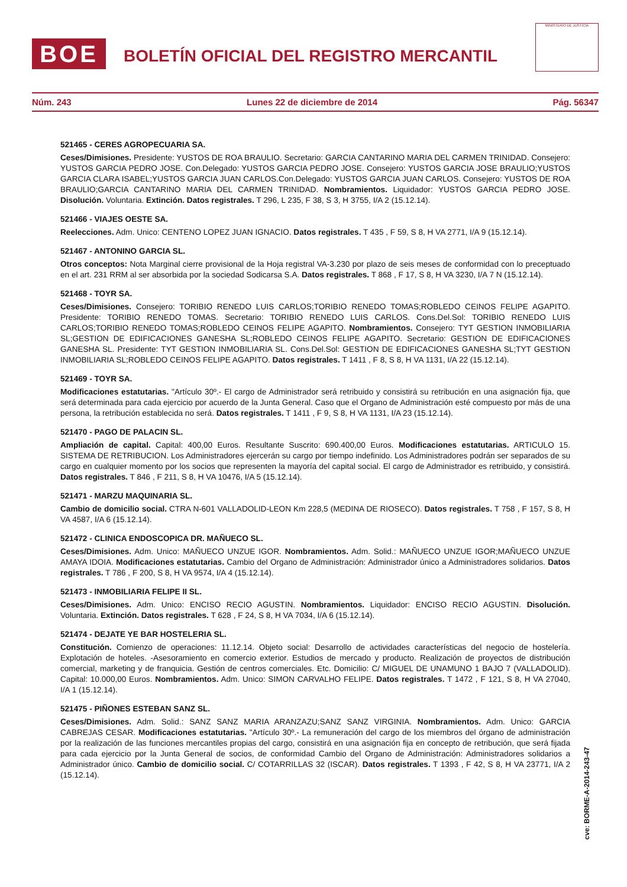BOE
BOLETÍN OFICIAL DEL REGISTRO MERCANTIL
MINISTERIO DE JUSTICIA
Núm. 243 Lunes 22 de diciembre de 2014 Pág. 56347
521465 - CERES AGROPECUARIA SA.
Ceses/Dimisiones. Presidente: YUSTOS DE ROA BRAULIO. Secretario: GARCIA CANTARINO MARIA DEL CARMEN TRINIDAD. Consejero: YUSTOS GARCIA PEDRO JOSE. Con.Delegado: YUSTOS GARCIA PEDRO JOSE. Consejero: YUSTOS GARCIA JOSE BRAULIO;YUSTOS GARCIA CLARA ISABEL;YUSTOS GARCIA JUAN CARLOS.Con.Delegado: YUSTOS GARCIA JUAN CARLOS. Consejero: YUSTOS DE ROA BRAULIO;GARCIA CANTARINO MARIA DEL CARMEN TRINIDAD. Nombramientos. Liquidador: YUSTOS GARCIA PEDRO JOSE. Disolución. Voluntaria. Extinción. Datos registrales. T 296, L 235, F 38, S 3, H 3755, I/A 2 (15.12.14).
521466 - VIAJES OESTE SA.
Reelecciones. Adm. Unico: CENTENO LOPEZ JUAN IGNACIO. Datos registrales. T 435 , F 59, S 8, H VA 2771, I/A 9 (15.12.14).
521467 - ANTONINO GARCIA SL.
Otros conceptos: Nota Marginal cierre provisional de la Hoja registral VA-3.230 por plazo de seis meses de conformidad con lo preceptuado en el art. 231 RRM al ser absorbida por la sociedad Sodicarsa S.A. Datos registrales. T 868 , F 17, S 8, H VA 3230, I/A 7 N (15.12.14).
521468 - TOYR SA.
Ceses/Dimisiones. Consejero: TORIBIO RENEDO LUIS CARLOS;TORIBIO RENEDO TOMAS;ROBLEDO CEINOS FELIPE AGAPITO. Presidente: TORIBIO RENEDO TOMAS. Secretario: TORIBIO RENEDO LUIS CARLOS. Cons.Del.Sol: TORIBIO RENEDO LUIS CARLOS;TORIBIO RENEDO TOMAS;ROBLEDO CEINOS FELIPE AGAPITO. Nombramientos. Consejero: TYT GESTION INMOBILIARIA SL;GESTION DE EDIFICACIONES GANESHA SL;ROBLEDO CEINOS FELIPE AGAPITO. Secretario: GESTION DE EDIFICACIONES GANESHA SL. Presidente: TYT GESTION INMOBILIARIA SL. Cons.Del.Sol: GESTION DE EDIFICACIONES GANESHA SL;TYT GESTION INMOBILIARIA SL;ROBLEDO CEINOS FELIPE AGAPITO. Datos registrales. T 1411 , F 8, S 8, H VA 1131, I/A 22 (15.12.14).
521469 - TOYR SA.
Modificaciones estatutarias. "Artículo 30º.- El cargo de Administrador será retribuido y consistirá su retribución en una asignación fija, que será determinada para cada ejercicio por acuerdo de la Junta General. Caso que el Organo de Administración esté compuesto por más de una persona, la retribución establecida no será. Datos registrales. T 1411 , F 9, S 8, H VA 1131, I/A 23 (15.12.14).
521470 - PAGO DE PALACIN SL.
Ampliación de capital. Capital: 400,00 Euros. Resultante Suscrito: 690.400,00 Euros. Modificaciones estatutarias. ARTICULO 15. SISTEMA DE RETRIBUCION. Los Administradores ejercerán su cargo por tiempo indefinido. Los Administradores podrán ser separados de su cargo en cualquier momento por los socios que representen la mayoría del capital social. El cargo de Administrador es retribuido, y consistirá. Datos registrales. T 846 , F 211, S 8, H VA 10476, I/A 5 (15.12.14).
521471 - MARZU MAQUINARIA SL.
Cambio de domicilio social. CTRA N-601 VALLADOLID-LEON Km 228,5 (MEDINA DE RIOSECO). Datos registrales. T 758 , F 157, S 8, H VA 4587, I/A 6 (15.12.14).
521472 - CLINICA ENDOSCOPICA DR. MAÑUECO SL.
Ceses/Dimisiones. Adm. Unico: MAÑUECO UNZUE IGOR. Nombramientos. Adm. Solid.: MAÑUECO UNZUE IGOR;MAÑUECO UNZUE AMAYA IDOIA. Modificaciones estatutarias. Cambio del Organo de Administración: Administrador único a Administradores solidarios. Datos registrales. T 786 , F 200, S 8, H VA 9574, I/A 4 (15.12.14).
521473 - INMOBILIARIA FELIPE II SL.
Ceses/Dimisiones. Adm. Unico: ENCISO RECIO AGUSTIN. Nombramientos. Liquidador: ENCISO RECIO AGUSTIN. Disolución. Voluntaria. Extinción. Datos registrales. T 628 , F 24, S 8, H VA 7034, I/A 6 (15.12.14).
521474 - DEJATE YE BAR HOSTELERIA SL.
Constitución. Comienzo de operaciones: 11.12.14. Objeto social: Desarrollo de actividades características del negocio de hostelería. Explotación de hoteles. -Asesoramiento en comercio exterior. Estudios de mercado y producto. Realización de proyectos de distribución comercial, marketing y de franquicia. Gestión de centros comerciales. Etc. Domicilio: C/ MIGUEL DE UNAMUNO 1 BAJO 7 (VALLADOLID). Capital: 10.000,00 Euros. Nombramientos. Adm. Unico: SIMON CARVALHO FELIPE. Datos registrales. T 1472 , F 121, S 8, H VA 27040, I/A 1 (15.12.14).
521475 - PIÑONES ESTEBAN SANZ SL.
Ceses/Dimisiones. Adm. Solid.: SANZ SANZ MARIA ARANZAZU;SANZ SANZ VIRGINIA. Nombramientos. Adm. Unico: GARCIA CABREJAS CESAR. Modificaciones estatutarias. "Artículo 30º.- La remuneración del cargo de los miembros del órgano de administración por la realización de las funciones mercantiles propias del cargo, consistirá en una asignación fija en concepto de retribución, que será fijada para cada ejercicio por la Junta General de socios, de conformidad Cambio del Organo de Administración: Administradores solidarios a Administrador único. Cambio de domicilio social. C/ COTARRILLAS 32 (ISCAR). Datos registrales. T 1393 , F 42, S 8, H VA 23771, I/A 2 (15.12.14).
cve: BORME-A-2014-243-47